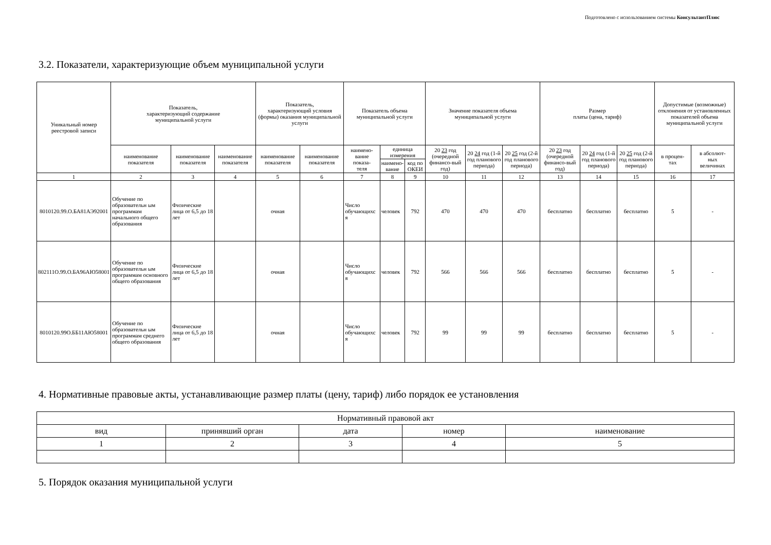Подготовлено с использованием системы КонсультантПлюс
3.2. Показатели, характеризующие объем муниципальной услуги
| Уникальный номер реестровой записи | Показатель, характеризующий содержание муниципальной услуги | | | Показатель, характеризующий условия (формы) оказания муниципальной услуги | | Показатель объема муниципальной услуги | | | Значение показателя объема муниципальной услуги | | | Размер платы (цена, тариф) | | | Допустимые (возможные) отклонения от установленных показателей объема муниципальной услуги | |
| --- | --- | --- | --- | --- | --- | --- | --- | --- | --- | --- | --- | --- | --- | --- | --- | --- |
| | наименование показателя | наименование показателя | наименование показателя | наименование показателя | наименование показателя | наимено- вание показа- теля | единица измерения | | 20 23 год (очередной финансо-вый год) | 20 24 год (1-й год планового периода) | 20 25 год (2-й год планового периода) | 20 23 год (очередной финансо-вый год) | 20 24 год (1-й год планового периода) | 20 25 год (2-й год планового периода) | в процен- тах | в абсолют- ных величинах |
| | | | | | | | наимено- вание | код по ОКЕИ | | | | | | | | |
| 1 | 2 | 3 | 4 | 5 | 6 | 7 | 8 | 9 | 10 | 11 | 12 | 13 | 14 | 15 | 16 | 17 |
| 8010120.99.О.БА81АЭ92001 | Обучение по образовательн ым программам начального общего образования | Физические лица от 6,5 до 18 лет | | очная | | Число обучающихс я | человек | 792 | 470 | 470 | 470 | бесплатно | бесплатно | бесплатно | 5 | - |
| 802111О.99.О.БА96АЮ58001 | Обучение по образовательн ым программам основного общего образования | Физические лица от 6,5 до 18 лет | | очная | | Число обучающихс я | человек | 792 | 566 | 566 | 566 | бесплатно | бесплатно | бесплатно | 5 | - |
| 8010120.99О.ББ11АЮ58001 | Обучение по образовательн ым программам среднего общего образования | Физические лица от 6,5 до 18 лет | | очная | | Число обучающихс я | человек | 792 | 99 | 99 | 99 | бесплатно | бесплатно | бесплатно | 5 | - |
4. Нормативные правовые акты, устанавливающие размер платы (цену, тариф) либо порядок ее установления
| Нормативный правовой акт | | | | |
| --- | --- | --- | --- | --- |
| вид | принявший орган | дата | номер | наименование |
| 1 | 2 | 3 | 4 | 5 |
5. Порядок оказания муниципальной услуги